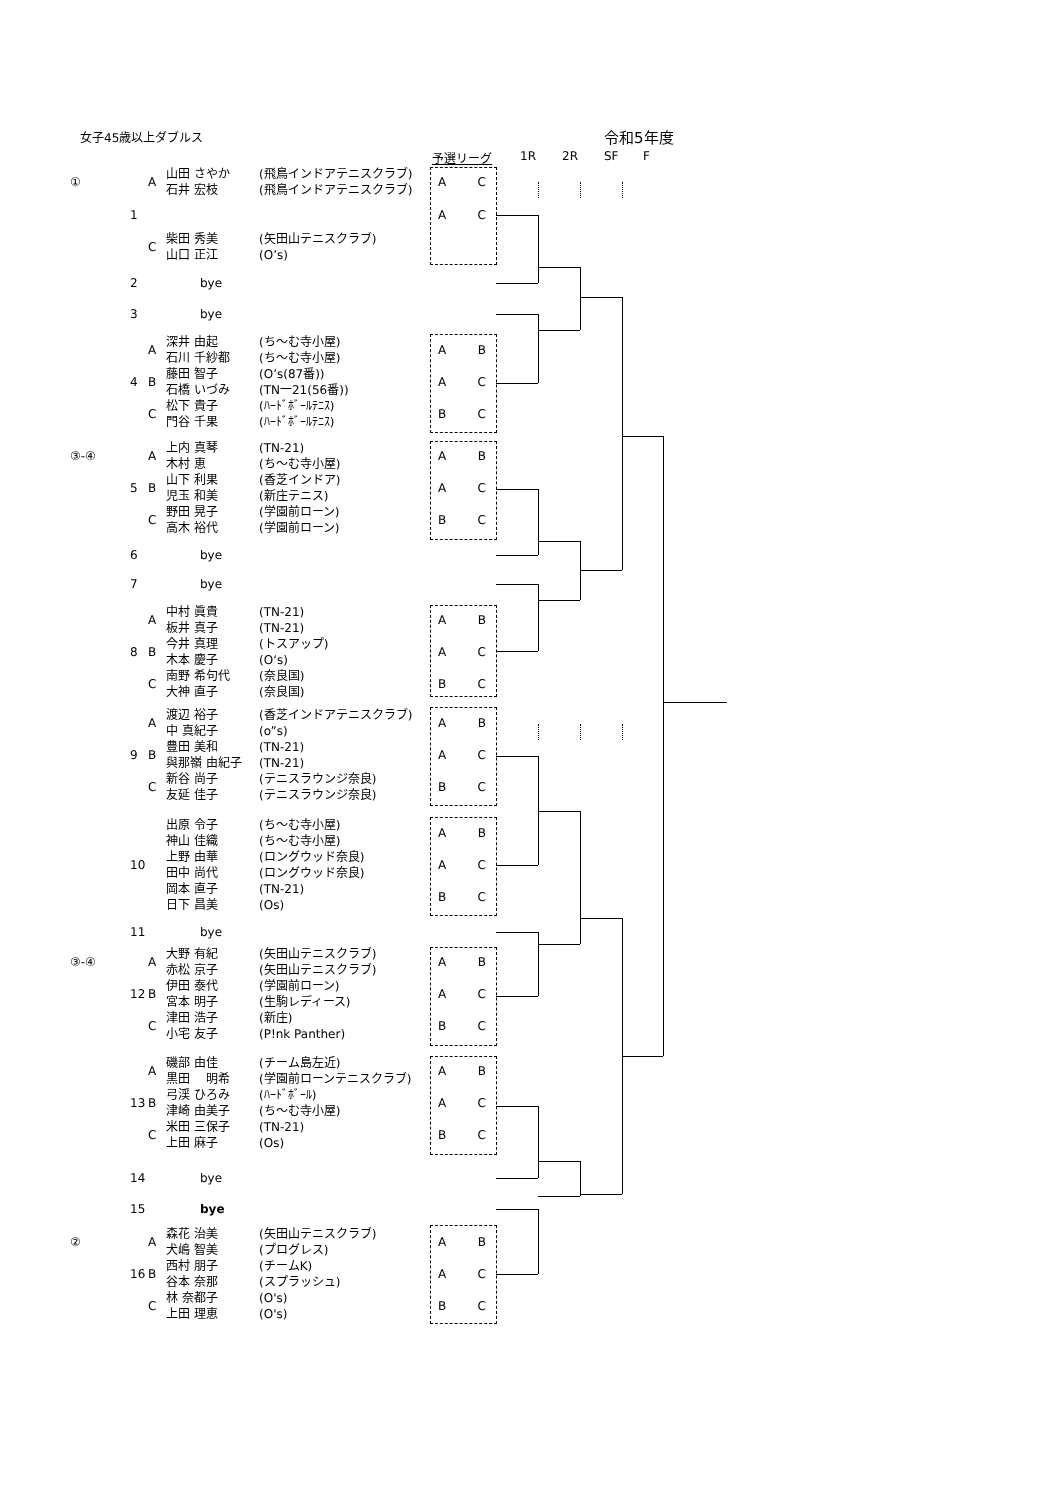女子45歳以上ダブルス 令和5年度
予選リーグ 1R 2R SF F
| ① | | A | 山田 さやか | (飛鳥インドアテニスクラブ) | A C |
| | | | 石井 宏枝 | (飛鳥インドアテニスクラブ) | |
| | 1 | | | | A C |
| | | C | 柴田 秀美 | (矢田山テニスクラブ) | |
| | | | 山口 正江 | (O’s) | |
| | 2 | | bye | | |
| | 3 | | bye | | |
| | | A | 深井 由起 | (ち～む寺小屋) | A B |
| | | | 石川 千紗都 | (ち～む寺小屋) | |
| | 4 | B | 藤田 智子 | (O’s(87番)) | A C |
| | | | 石橋 いづみ | (TN一21(56番)) | |
| | | C | 松下 貴子 | (ﾊｰﾄﾞﾎﾞｰﾙﾃﾆｽ) | B C |
| | | | 門谷 千果 | (ﾊｰﾄﾞﾎﾞｰﾙﾃﾆｽ) | |
| ③-④ | | A | 上内 真琴 | (TN-21) | A B |
| | | | 木村 恵 | (ち～む寺小屋) | |
| | 5 | B | 山下 利果 | (香芝インドア) | A C |
| | | | 児玉 和美 | (新庄テニス) | |
| | | C | 野田 晃子 | (学園前ローン) | B C |
| | | | 高木 裕代 | (学園前ローン) | |
| | 6 | | bye | | |
| | 7 | | bye | | |
| | | A | 中村 眞貴 | (TN-21) | A B |
| | | | 板井 真子 | (TN-21) | |
| | 8 | B | 今井 真理 | (トスアップ) | A C |
| | | | 木本 慶子 | (O‘s) | |
| | | C | 南野 希句代 | (奈良国) | B C |
| | | | 大神 直子 | (奈良国) | |
| | | A | 渡辺 裕子 | (香芝インドアテニスクラブ) | A B |
| | | | 中 真紀子 | (o”s) | |
| | 9 | B | 豊田 美和 | (TN-21) | A C |
| | | | 與那嶺 由紀子 | (TN-21) | |
| | | C | 新谷 尚子 | (テニスラウンジ奈良) | B C |
| | | | 友延 佳子 | (テニスラウンジ奈良) | |
| | 10 | | 出原 令子 | (ち～む寺小屋) | A B |
| | | | 神山 佳織 | (ち～む寺小屋) | |
| | | | 上野 由華 | (ロングウッド奈良) | A C |
| | | | 田中 尚代 | (ロングウッド奈良) | |
| | | | 岡本 直子 | (TN-21) | B C |
| | | | 日下 昌美 | (Os) | |
| | 11 | | bye | | |
| ③-④ | | A | 大野 有紀 | (矢田山テニスクラブ) | A B |
| | | | 赤松 京子 | (矢田山テニスクラブ) | |
| | 12 | B | 伊田 泰代 | (学園前ローン) | A C |
| | | | 宮本 明子 | (生駒レディース) | |
| | | C | 津田 浩子 | (新庄) | B C |
| | | | 小宅 友子 | (P!nk Panther) | |
| | | A | 磯部 由佳 | (チーム島左近) | A B |
| | | | 黒田 明希 | (学園前ローンテニスクラブ) | |
| | 13 | B | 弓渓 ひろみ | (ﾊｰﾄﾞﾎﾞｰﾙ) | A C |
| | | | 津崎 由美子 | (ち～む寺小屋) | |
| | | C | 米田 三保子 | (TN-21) | B C |
| | | | 上田 麻子 | (Os) | |
| | 14 | | bye | | |
| | 15 | | bye | | |
| ② | | A | 森花 治美 | (矢田山テニスクラブ) | A B |
| | | | 犬嶋 智美 | (プログレス) | |
| | 16 | B | 西村 朋子 | (チームK) | A C |
| | | | 谷本 奈那 | (スプラッシュ) | |
| | | C | 林 奈都子 | (O's) | B C |
| | | | 上田 理恵 | (O's) | |